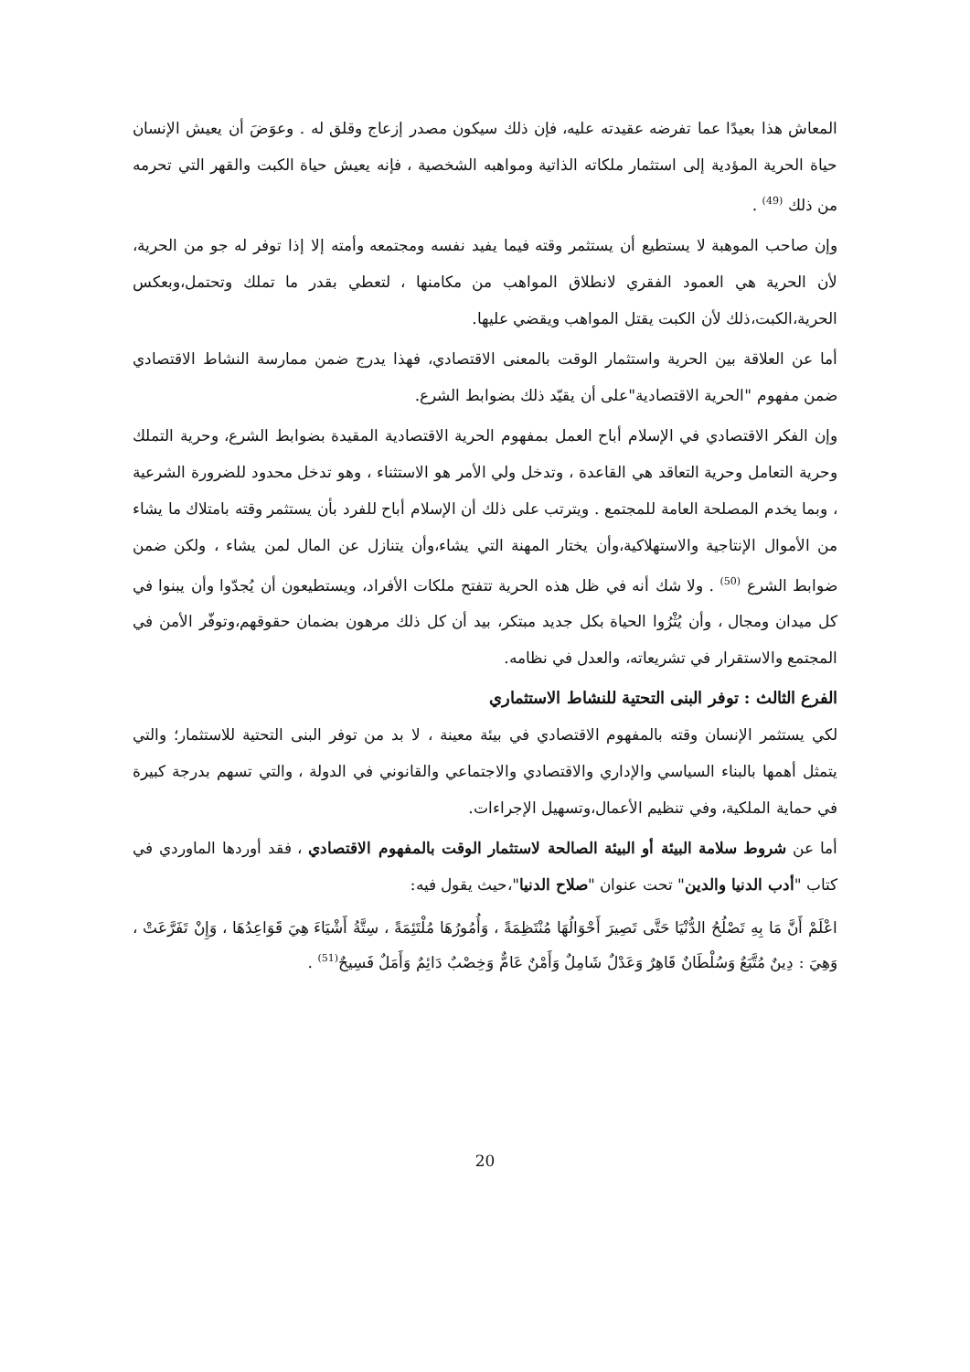المعاش هذا بعيدًا عما تفرضه عقيدته عليه، فإن ذلك سيكون مصدر إزعاج وقلق له . وعوَضَ أن يعيش الإنسان حياة الحرية المؤدية إلى استثمار ملكاته الذاتية ومواهبه الشخصية ، فإنه يعيش حياة الكبت والقهر التي تحرمه من ذلك <sup>(49)</sup> .
وإن صاحب الموهبة لا يستطيع أن يستثمر وقته فيما يفيد نفسه ومجتمعه وأمته إلا إذا توفر له جو من الحرية، لأن الحرية هي العمود الفقري لانطلاق المواهب من مكامنها ، لتعطي بقدر ما تملك وتحتمل،وبعكس الحرية،الكبت،ذلك لأن الكبت يقتل المواهب ويقضي عليها.
أما عن العلاقة بين الحرية واستثمار الوقت بالمعنى الاقتصادي، فهذا يدرج ضمن ممارسة النشاط الاقتصادي ضمن مفهوم "الحرية الاقتصادية"على أن يقيّد ذلك بضوابط الشرع.
وإن الفكر الاقتصادي في الإسلام أباح العمل بمفهوم الحرية الاقتصادية المقيدة بضوابط الشرع، وحرية التملك وحرية التعامل وحرية التعاقد هي القاعدة ، وتدخل ولي الأمر هو الاستثناء ، وهو تدخل محدود للضرورة الشرعية ، وبما يخدم المصلحة العامة للمجتمع . ويترتب على ذلك أن الإسلام أباح للفرد بأن يستثمر وقته بامتلاك ما يشاء من الأموال الإنتاجية والاستهلاكية،وأن يختار المهنة التي يشاء،وأن يتنازل عن المال لمن يشاء ، ولكن ضمن ضوابط الشرع <sup>(50)</sup> . ولا شك أنه في ظل هذه الحرية تتفتح ملكات الأفراد، ويستطيعون أن يُجدّوا وأن يبنوا في كل ميدان ومجال ، وأن يُثْرُوا الحياة بكل جديد مبتكر، بيد أن كل ذلك مرهون بضمان حقوقهم،وتوفّر الأمن في المجتمع والاستقرار في تشريعاته، والعدل في نظامه.
الفرع الثالث : توفر البنى التحتية للنشاط الاستثماري
لكي يستثمر الإنسان وقته بالمفهوم الاقتصادي في بيئة معينة ، لا بد من توفر البنى التحتية للاستثمار؛ والتي يتمثل أهمها بالبناء السياسي والإداري والاقتصادي والاجتماعي والقانوني في الدولة ، والتي تسهم بدرجة كبيرة في حماية الملكية، وفي تنظيم الأعمال،وتسهيل الإجراءات.
أما عن شروط سلامة البيئة أو البيئة الصالحة لاستثمار الوقت بالمفهوم الاقتصادي ، فقد أوردها الماوردي في كتاب "أدب الدنيا والدين" تحت عنوان "صلاح الدنيا"،حيث يقول فيه:
اعْلَمْ أَنَّ مَا بِهِ تَصْلُحُ الدُّنْيَا حَتَّى تَصِيرَ أَحْوَالُهَا مُنْتَظِمَةً ، وَأُمُورُهَا مُلْتَئِمَةً ، سِتَّةُ أَشْيَاءَ هِيَ قَوَاعِدُهَا ، وَإِنْ تَفَرَّعَتْ ، وَهِيَ : دِينٌ مُتَّبَعٌ وَسُلْطَانٌ قَاهِرٌ وَعَدْلٌ شَامِلٌ وَأَمْنٌ عَامٌّ وَخِصْبٌ دَائِمٌ وَأَمَلٌ فَسِيحٌ<sup>(51)</sup> .
20